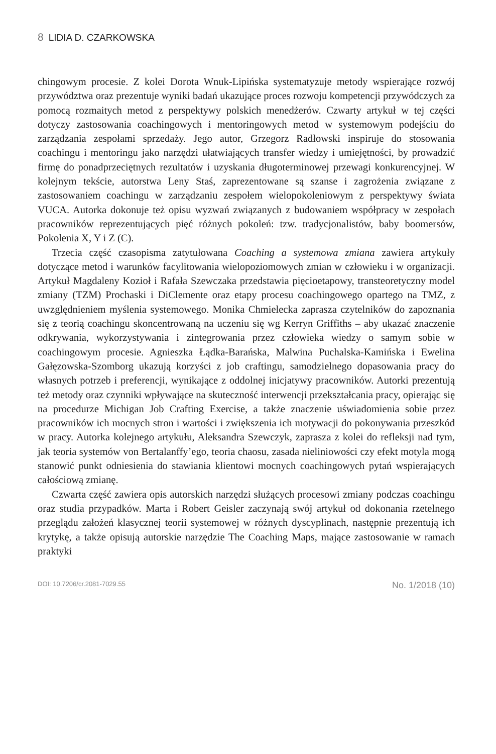8 LIDIA D. CZARKOWSKA
chingowym procesie. Z kolei Dorota Wnuk-Lipińska systematyzuje metody wspierające rozwój przywództwa oraz prezentuje wyniki badań ukazujące proces rozwoju kompetencji przywódczych za pomocą rozmaitych metod z perspektywy polskich menedżerów. Czwarty artykuł w tej części dotyczy zastosowania coachingowych i mentoringowych metod w systemowym podejściu do zarządzania zespołami sprzedaży. Jego autor, Grzegorz Radłowski inspiruje do stosowania coachingu i mentoringu jako narzędzi ułatwiających transfer wiedzy i umiejętności, by prowadzić firmę do ponadprzeciętnych rezultatów i uzyskania długoterminowej przewagi konkurencyjnej. W kolejnym tekście, autorstwa Leny Staś, zaprezentowane są szanse i zagrożenia związane z zastosowaniem coachingu w zarządzaniu zespołem wielopokoleniowym z perspektywy świata VUCA. Autorka dokonuje też opisu wyzwań związanych z budowaniem współpracy w zespołach pracowników reprezentujących pięć różnych pokoleń: tzw. tradycjonalistów, baby boomersów, Pokolenia X, Y i Z (C).
Trzecia część czasopisma zatytułowana Coaching a systemowa zmiana zawiera artykuły dotyczące metod i warunków facylitowania wielopoziomowych zmian w człowieku i w organizacji. Artykuł Magdaleny Kozioł i Rafała Szewczaka przedstawia pięcioetapowy, transteoretyczny model zmiany (TZM) Prochaski i DiClemente oraz etapy procesu coachingowego opartego na TMZ, z uwzględnieniem myślenia systemowego. Monika Chmielecka zaprasza czytelników do zapoznania się z teorią coachingu skoncentrowaną na uczeniu się wg Kerryn Griffiths – aby ukazać znaczenie odkrywania, wykorzystywania i zintegrowania przez człowieka wiedzy o samym sobie w coachingowym procesie. Agnieszka Łądka-Barańska, Malwina Puchalska-Kamińska i Ewelina Gałęzowska-Szomborg ukazują korzyści z job craftingu, samodzielnego dopasowania pracy do własnych potrzeb i preferencji, wynikające z oddolnej inicjatywy pracowników. Autorki prezentują też metody oraz czynniki wpływające na skuteczność interwencji przekształcania pracy, opierając się na procedurze Michigan Job Crafting Exercise, a także znaczenie uświadomienia sobie przez pracowników ich mocnych stron i wartości i zwiększenia ich motywacji do pokonywania przeszkód w pracy. Autorka kolejnego artykułu, Aleksandra Szewczyk, zaprasza z kolei do refleksji nad tym, jak teoria systemów von Bertalanffy’ego, teoria chaosu, zasada nieliniowości czy efekt motyla mogą stanowić punkt odniesienia do stawiania klientowi mocnych coachingowych pytań wspierających całościową zmianę.
Czwarta część zawiera opis autorskich narzędzi służących procesowi zmiany podczas coachingu oraz studia przypadków. Marta i Robert Geisler zaczynają swój artykuł od dokonania rzetelnego przeglądu założeń klasycznej teorii systemowej w różnych dyscyplinach, następnie prezentują ich krytykę, a także opisują autorskie narzędzie The Coaching Maps, mające zastosowanie w ramach praktyki
DOI: 10.7206/cr.2081-7029.55 No. 1/2018 (10)